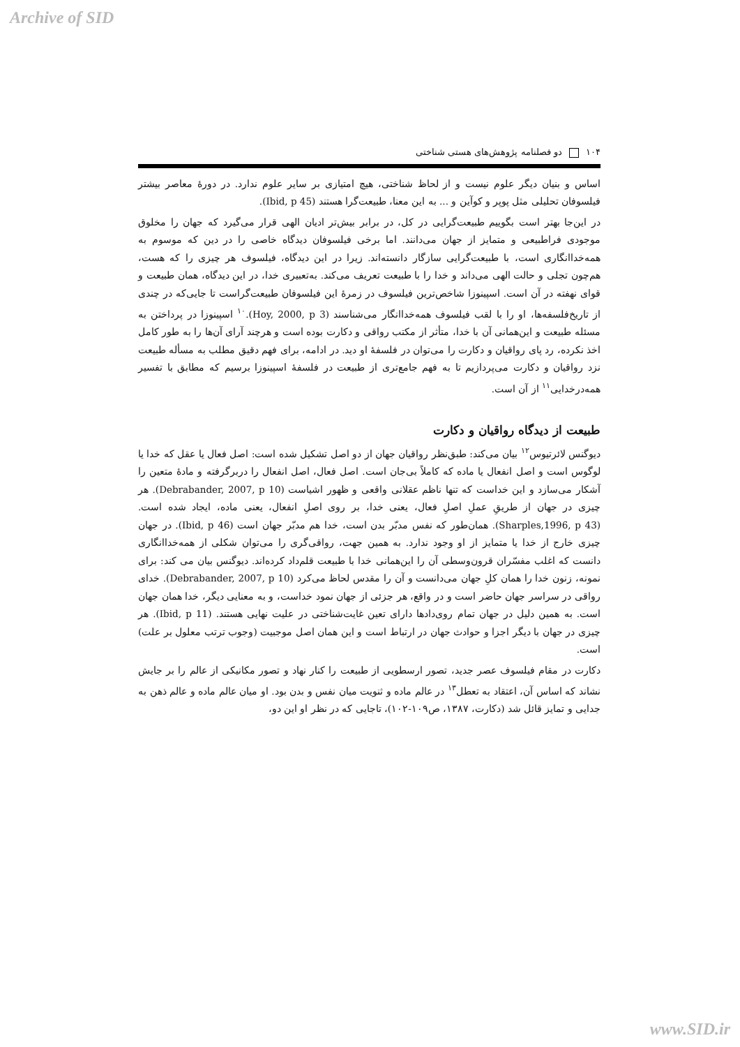Archive of SID
۱۰۴ دو فصلنامه پژوهش‌های هستی شناختی
اساس و بنیان دیگر علوم نیست و از لحاظ شناختی، هیچ امتیازی بر سایر علوم ندارد. در دورهٔ معاصر بیشتر فیلسوفان تحلیلی مثل پوپر و کوآین و ... به این معنا، طبیعت‌گرا هستند (Ibid, p 45).
در این‌جا بهتر است بگوییم طبیعت‌گرایی در کل، در برابر بیش‌تر ادیان الهی قرار می‌گیرد که جهان را مخلوق موجودی فراطبیعی و متمایز از جهان می‌دانند. اما برخی فیلسوفان دیدگاه خاصی را در دین که موسوم به همه‌خداانگاری است، با طبیعت‌گرایی سازگار دانسته‌اند. زیرا در این دیدگاه، فیلسوف هر چیزی را که هست، هم‌چون تجلی و حالت الهی می‌داند و خدا را با طبیعت تعریف می‌کند. به‌تعبیری خدا، در این دیدگاه، همان طبیعت و قوای نهفته در آن است. اسپینوزا شاخص‌ترین فیلسوف در زمرهٔ این فیلسوفان طبیعت‌گراست تا جایی‌که در چندی از تاریخ‌فلسفه‌ها، او را با لقب فیلسوف همه‌خداانگار می‌شناسند (Hoy, 2000, p 3).<sup>۱۰</sup> اسپینوزا در پرداختن به مسئله طبیعت و این‌همانی آن با خدا، متأثر از مکتب رواقی و دکارت بوده است و هرچند آرای آن‌ها را به طور کامل اخذ نکرده، رد پای رواقیان و دکارت را می‌توان در فلسفهٔ او دید. در ادامه، برای فهم دقیق مطلب به مسأله طبیعت نزد رواقیان و دکارت می‌پردازیم تا به فهم جامع‌تری از طبیعت در فلسفهٔ اسپینوزا برسیم که مطابق با تفسیر همه‌درخدایی<sup>۱۱</sup> از آن است.
طبیعت از دیدگاه رواقیان و دکارت
دیوگنس لائرتیوس<sup>۱۲</sup> بیان می‌کند: طبق‌نظر رواقیان جهان از دو اصل تشکیل شده است: اصل فعال یا عقل که خدا یا لوگوس است و اصل انفعال یا ماده که کاملاً بی‌جان است. اصل فعال، اصل انفعال را دربرگرفته و مادهٔ متعین را آشکار می‌سازد و این خداست که تنها ناظم عقلانی واقعی و ظهور اشیاست (Debrabander, 2007, p 10). هر چیزی در جهان از طریقِ عملِ اصلِ فعال، یعنی خدا، بر روی اصلِ انفعال، یعنی ماده، ایجاد شده است. (Sharples,1996, p 43). همان‌طور که نفس مدبّر بدن است، خدا هم مدبّر جهان است (Ibid, p 46). در جهان چیزی خارج از خدا یا متمایز از او وجود ندارد. به همین جهت، رواقی‌گری را می‌توان شکلی از همه‌خداانگاری دانست که اغلب مفسّران قرون‌وسطی آن را این‌همانی خدا با طبیعت قلم‌داد کرده‌اند. دیوگنس بیان می کند: برای نمونه، زنون خدا را همان کلِ جهان می‌دانست و آن را مقدس لحاظ می‌کرد (Debrabander, 2007, p 10). خدای رواقی در سراسر جهان حاضر است و در واقع، هر جزئی از جهان نمود خداست، و به معنایی دیگر، خدا همان جهان است. به همین دلیل در جهان تمام روی‌دادها دارای تعین غایت‌شناختی در علیت نهایی هستند. (Ibid, p 11). هر چیزی در جهان با دیگر اجزا و حوادث جهان در ارتباط است و این همان اصل موجبیت (وجوب ترتب معلول بر علت) است.
دکارت در مقام فیلسوف عصر جدید، تصور ارسطویی از طبیعت را کنار نهاد و تصور مکانیکی از عالم را بر جایش نشاند که اساس آن، اعتقاد به تعطل<sup>۱۳</sup> در عالم ماده و ثنویت میان نفس و بدن بود. او میان عالم ماده و عالم ذهن به جدایی و تمایز قائل شد (دکارت، ۱۳۸۷، ص۱۰۹-۱۰۲)، تاجایی که در نظر او این دو،
www.SID.ir